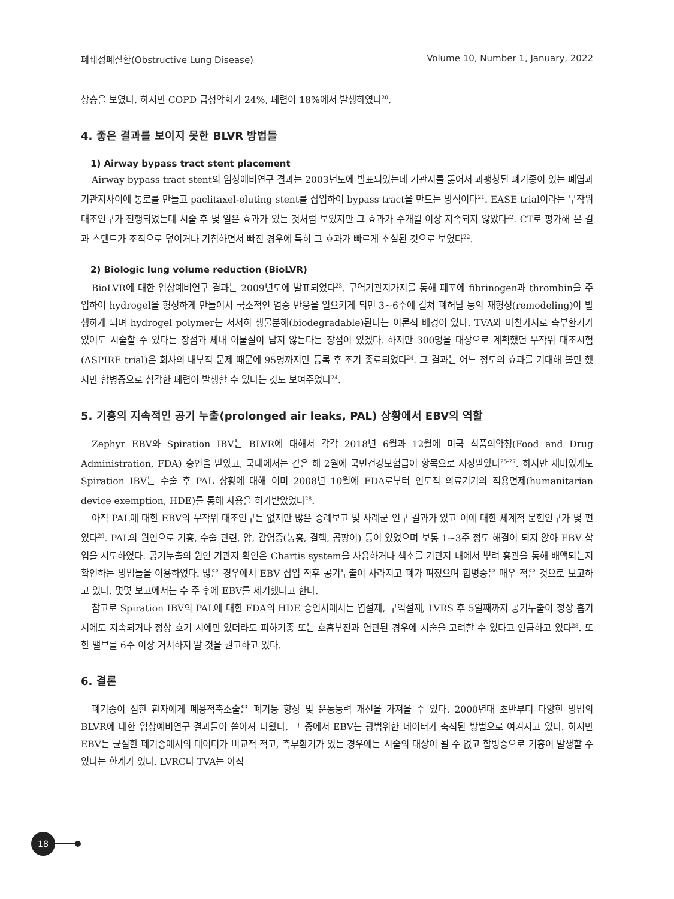폐쇄성폐질환(Obstructive Lung Disease) Volume 10, Number 1, January, 2022
상승을 보였다. 하지만 COPD 급성악화가 24%, 폐렴이 18%에서 발생하였다<sup>20</sup>.
4. 좋은 결과를 보이지 못한 BLVR 방법들
1) Airway bypass tract stent placement
Airway bypass tract stent의 임상예비연구 결과는 2003년도에 발표되었는데 기관지를 뚫어서 과팽창된 폐기종이 있는 폐엽과 기관지사이에 통로를 만들고 paclitaxel-eluting stent를 삽입하여 bypass tract을 만드는 방식이다<sup>21</sup>. EASE trial이라는 무작위 대조연구가 진행되었는데 시술 후 몇 일은 효과가 있는 것처럼 보였지만 그 효과가 수개월 이상 지속되지 않았다<sup>22</sup>. CT로 평가해 본 결과 스텐트가 조직으로 덮이거나 기침하면서 빠진 경우에 특히 그 효과가 빠르게 소실된 것으로 보였다<sup>22</sup>.
2) Biologic lung volume reduction (BioLVR)
BioLVR에 대한 임상예비연구 결과는 2009년도에 발표되었다<sup>23</sup>. 구역기관지가지를 통해 폐포에 fibrinogen과 thrombin을 주입하여 hydrogel을 형성하게 만들어서 국소적인 염증 반응을 일으키게 되면 3∼6주에 걸쳐 폐허탈 등의 재형성(remodeling)이 발생하게 되며 hydrogel polymer는 서서히 생물분해(biodegradable)된다는 이론적 배경이 있다. TVA와 마찬가지로 측부환기가 있어도 시술할 수 있다는 장점과 체내 이물질이 남지 않는다는 장점이 있겠다. 하지만 300명을 대상으로 계획했던 무작위 대조시험(ASPIRE trial)은 회사의 내부적 문제 때문에 95명까지만 등록 후 조기 종료되었다<sup>24</sup>. 그 결과는 어느 정도의 효과를 기대해 볼만 했지만 합병증으로 심각한 폐렴이 발생할 수 있다는 것도 보여주었다<sup>24</sup>.
5. 기흉의 지속적인 공기 누출(prolonged air leaks, PAL) 상황에서 EBV의 역할
Zephyr EBV와 Spiration IBV는 BLVR에 대해서 각각 2018년 6월과 12월에 미국 식품의약청(Food and Drug Administration, FDA) 승인을 받았고, 국내에서는 같은 해 2월에 국민건강보험급여 항목으로 지정받았다<sup>25-27</sup>. 하지만 재미있게도 Spiration IBV는 수술 후 PAL 상황에 대해 이미 2008년 10월에 FDA로부터 인도적 의료기기의 적용면제(humanitarian device exemption, HDE)를 통해 사용을 허가받았었다<sup>28</sup>.
아직 PAL에 대한 EBV의 무작위 대조연구는 없지만 많은 증례보고 및 사례군 연구 결과가 있고 이에 대한 체계적 문헌연구가 몇 편 있다<sup>29</sup>. PAL의 원인으로 기흉, 수술 관련, 암, 감염증(농흉, 결핵, 곰팡이) 등이 있었으며 보통 1∼3주 정도 해결이 되지 않아 EBV 삽입을 시도하였다. 공기누출의 원인 기관지 확인은 Chartis system을 사용하거나 색소를 기관지 내에서 뿌려 흉관을 통해 배액되는지 확인하는 방법들을 이용하였다. 많은 경우에서 EBV 삽입 직후 공기누출이 사라지고 폐가 펴졌으며 합병증은 매우 적은 것으로 보고하고 있다. 몇몇 보고에서는 수 주 후에 EBV를 제거했다고 한다.
참고로 Spiration IBV의 PAL에 대한 FDA의 HDE 승인서에서는 엽절제, 구역절제, LVRS 후 5일째까지 공기누출이 정상 흡기 시에도 지속되거나 정상 호기 시에만 있더라도 피하기종 또는 호흡부전과 연관된 경우에 시술을 고려할 수 있다고 언급하고 있다<sup>28</sup>. 또한 밸브를 6주 이상 거치하지 말 것을 권고하고 있다.
6. 결론
폐기종이 심한 환자에게 폐용적축소술은 폐기능 향상 및 운동능력 개선을 가져올 수 있다. 2000년대 초반부터 다양한 방법의 BLVR에 대한 임상예비연구 결과들이 쏟아져 나왔다. 그 중에서 EBV는 광범위한 데이터가 축적된 방법으로 여겨지고 있다. 하지만 EBV는 균질한 폐기종에서의 데이터가 비교적 적고, 측부환기가 있는 경우에는 시술의 대상이 될 수 없고 합병증으로 기흉이 발생할 수 있다는 한계가 있다. LVRC나 TVA는 아직
18